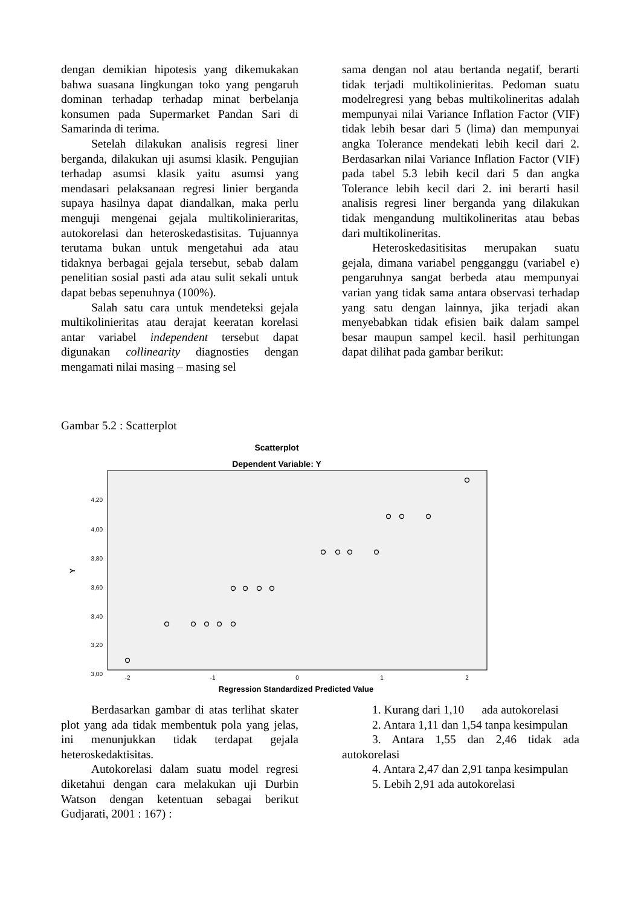dengan demikian hipotesis yang dikemukakan bahwa suasana lingkungan toko yang pengaruh dominan terhadap terhadap minat berbelanja konsumen pada Supermarket Pandan Sari di Samarinda di terima.
Setelah dilakukan analisis regresi liner berganda, dilakukan uji asumsi klasik. Pengujian terhadap asumsi klasik yaitu asumsi yang mendasari pelaksanaan regresi linier berganda supaya hasilnya dapat diandalkan, maka perlu menguji mengenai gejala multikolinieraritas, autokorelasi dan heteroskedastisitas. Tujuannya terutama bukan untuk mengetahui ada atau tidaknya berbagai gejala tersebut, sebab dalam penelitian sosial pasti ada atau sulit sekali untuk dapat bebas sepenuhnya (100%).
Salah satu cara untuk mendeteksi gejala multikolinieritas atau derajat keeratan korelasi antar variabel independent tersebut dapat digunakan collinearity diagnosties dengan mengamati nilai masing – masing sel
sama dengan nol atau bertanda negatif, berarti tidak terjadi multikolinieritas. Pedoman suatu modelregresi yang bebas multikolineritas adalah mempunyai nilai Variance Inflation Factor (VIF) tidak lebih besar dari 5 (lima) dan mempunyai angka Tolerance mendekati lebih kecil dari 2. Berdasarkan nilai Variance Inflation Factor (VIF) pada tabel 5.3 lebih kecil dari 5 dan angka Tolerance lebih kecil dari 2. ini berarti hasil analisis regresi liner berganda yang dilakukan tidak mengandung multikolineritas atau bebas dari multikolineritas.
Heteroskedasitisitas merupakan suatu gejala, dimana variabel pengganggu (variabel e) pengaruhnya sangat berbeda atau mempunyai varian yang tidak sama antara observasi terhadap yang satu dengan lainnya, jika terjadi akan menyebabkan tidak efisien baik dalam sampel besar maupun sampel kecil. hasil perhitungan dapat dilihat pada gambar berikut:
Gambar 5.2 : Scatterplot
Scatterplot
Dependent Variable: Y
4,20
4,00
3,80
3,60
3,40
3,20
3,00
-2
-1
0
1
2
Y
Regression Standardized Predicted Value
Berdasarkan gambar di atas terlihat skater plot yang ada tidak membentuk pola yang jelas, ini menunjukkan tidak terdapat gejala heteroskedaktisitas.
Autokorelasi dalam suatu model regresi diketahui dengan cara melakukan uji Durbin Watson dengan ketentuan sebagai berikut Gudjarati, 2001 : 167) :
1. Kurang dari 1,10 ada autokorelasi
2. Antara 1,11 dan 1,54 tanpa kesimpulan
3. Antara 1,55 dan 2,46 tidak ada autokorelasi
4. Antara 2,47 dan 2,91 tanpa kesimpulan
5. Lebih 2,91 ada autokorelasi